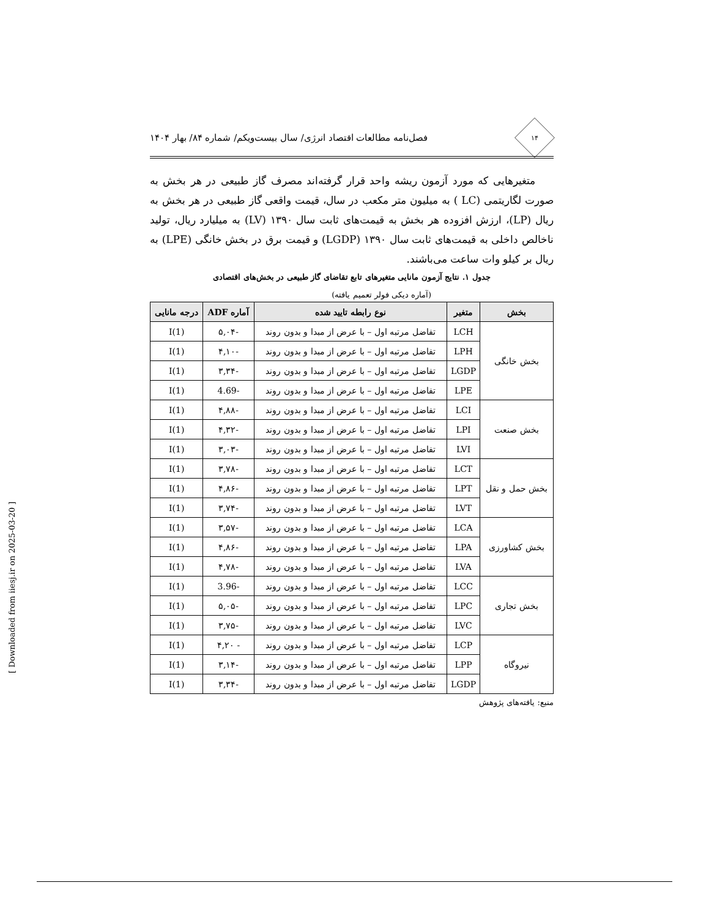۱۴
فصل‌نامه مطالعات اقتصاد انرژی/ سال بیست‌ویکم/ شماره ۸۴/ بهار ۱۴۰۴
متغیرهایی که مورد آزمون ریشه واحد قرار گرفته‌اند مصرف گاز طبیعی در هر بخش به صورت لگاریتمی (LC ) به میلیون متر مکعب در سال، قیمت واقعی گاز طبیعی در هر بخش به ریال (LP)، ارزش افزوده هر بخش به قیمت‌های ثابت سال ۱۳۹۰ (LV) به میلیارد ریال، تولید ناخالص داخلی به قیمت‌های ثابت سال ۱۳۹۰ (LGDP) و قیمت برق در بخش خانگی (LPE) به ریال بر کیلو وات ساعت می‌باشند.
جدول ۱. نتایج آزمون مانایی متغیرهای تابع تقاضای گاز طبیعی در بخش‌های اقتصادی
(آماره دیکی فولر تعمیم یافته)
| بخش | متغیر | نوع رابطه تایید شده | آماره ADF | درجه مانایی |
| --- | --- | --- | --- | --- |
| بخش خانگی | LCH | تفاضل مرتبه اول – با عرض از مبدا و بدون روند | -۵,۰۴ | I(1) |
| | LPH | تفاضل مرتبه اول – با عرض از مبدا و بدون روند | -۴,۱۰ | I(1) |
| | LGDP | تفاضل مرتبه اول – با عرض از مبدا و بدون روند | -۳,۳۴ | I(1) |
| | LPE | تفاضل مرتبه اول – با عرض از مبدا و بدون روند | -4.69 | I(1) |
| بخش صنعت | LCI | تفاضل مرتبه اول – با عرض از مبدا و بدون روند | -۴,۸۸ | I(1) |
| | LPI | تفاضل مرتبه اول – با عرض از مبدا و بدون روند | -۴,۳۲ | I(1) |
| | LVI | تفاضل مرتبه اول – با عرض از مبدا و بدون روند | -۳,۰۳ | I(1) |
| بخش حمل و نقل | LCT | تفاضل مرتبه اول – با عرض از مبدا و بدون روند | -۳,۷۸ | I(1) |
| | LPT | تفاضل مرتبه اول – با عرض از مبدا و بدون روند | -۴,۸۶ | I(1) |
| | LVT | تفاضل مرتبه اول – با عرض از مبدا و بدون روند | -۳,۷۴ | I(1) |
| بخش کشاورزی | LCA | تفاضل مرتبه اول – با عرض از مبدا و بدون روند | -۳,۵۷ | I(1) |
| | LPA | تفاضل مرتبه اول – با عرض از مبدا و بدون روند | -۴,۸۶ | I(1) |
| | LVA | تفاضل مرتبه اول – با عرض از مبدا و بدون روند | -۴,۷۸ | I(1) |
| بخش تجاری | LCC | تفاضل مرتبه اول – با عرض از مبدا و بدون روند | -3.96 | I(1) |
| | LPC | تفاضل مرتبه اول – با عرض از مبدا و بدون روند | -۵,۰۵ | I(1) |
| | LVC | تفاضل مرتبه اول – با عرض از مبدا و بدون روند | -۳,۷۵ | I(1) |
| نیروگاه | LCP | تفاضل مرتبه اول – با عرض از مبدا و بدون روند | - ۴,۲۰ | I(1) |
| | LPP | تفاضل مرتبه اول – با عرض از مبدا و بدون روند | -۳,۱۴ | I(1) |
| | LGDP | تفاضل مرتبه اول – با عرض از مبدا و بدون روند | -۳,۳۴ | I(1) |
منبع: یافته‌های پژوهش
[ Downloaded from iiesj.ir on 2025-03-20 ]